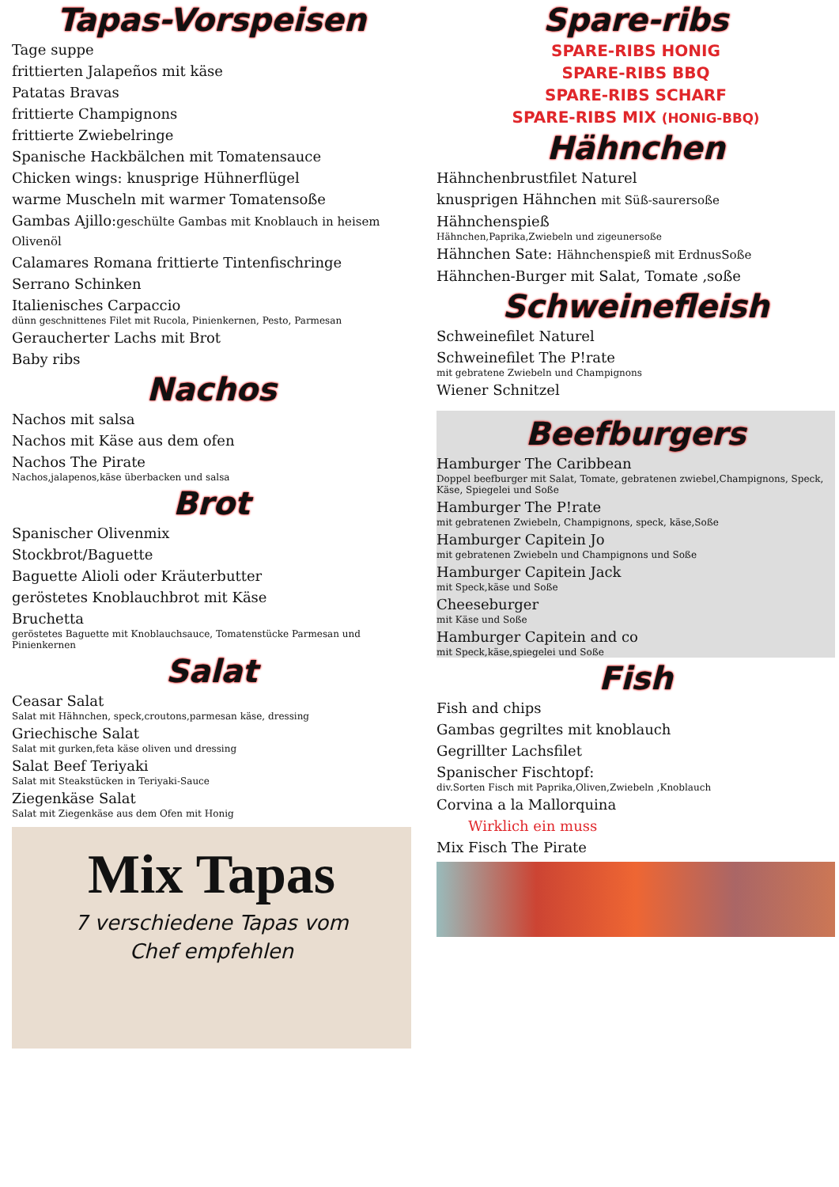Tapas-Vorspeisen
Tage suppe
frittierten Jalapeños mit käse
Patatas Bravas
frittierte Champignons
frittierte Zwiebelringe
Spanische Hackbälchen mit Tomatensauce
Chicken wings: knusprige Hühnerflügel
warme Muscheln mit warmer Tomatensoße
Gambas Ajillo:geschülte Gambas mit Knoblauch in heisem Olivenöl
Calamares Romana frittierte Tintenfischringe
Serrano Schinken
Italienisches Carpaccio
dünn geschnittenes Filet mit Rucola, Pinienkernen, Pesto, Parmesan
Geraucherter Lachs mit Brot
Baby ribs
Nachos
Nachos mit salsa
Nachos mit Käse aus dem ofen
Nachos The Pirate
Nachos,jalapenos,käse überbacken und salsa
Brot
Spanischer Olivenmix
Stockbrot/Baguette
Baguette Alioli oder Kräuterbutter
geröstetes Knoblauchbrot mit Käse
Bruchetta
geröstetes Baguette mit Knoblauchsauce, Tomatenstücke Parmesan und Pinienkernen
Salat
Ceasar Salat
Salat mit Hähnchen, speck,croutons,parmesan käse, dressing
Griechische Salat
Salat mit gurken,feta käse oliven und dressing
Salat Beef Teriyaki
Salat mit Steakstücken in Teriyaki-Sauce
Ziegenkäse Salat
Salat mit Ziegenkäse aus dem Ofen mit Honig
Mix Tapas
7 verschiedene Tapas vom
Chef empfehlen
Spare-ribs
SPARE-RIBS HONIG
SPARE-RIBS BBQ
SPARE-RIBS SCHARF
SPARE-RIBS MIX (HONIG-BBQ)
Hähnchen
Hähnchenbrustfilet Naturel
knusprigen Hähnchen mit Süß-saurersoße
Hähnchenspieß
Hähnchen,Paprika,Zwiebeln und zigeunersoße
Hähnchen Sate: Hähnchenspieß mit ErdnusSoße
Hähnchen-Burger mit Salat, Tomate ,soße
Schweinefleish
Schweinefilet Naturel
Schweinefilet The P!rate
mit gebratene Zwiebeln und Champignons
Wiener Schnitzel
Beefburgers
Hamburger The Caribbean
Doppel beefburger mit Salat, Tomate, gebratenen zwiebel,Champignons, Speck, Käse, Spiegelei und Soße
Hamburger The P!rate
mit gebratenen Zwiebeln, Champignons, speck, käse,Soße
Hamburger Capitein Jo
mit gebratenen Zwiebeln und Champignons und Soße
Hamburger Capitein Jack
mit Speck,käse und Soße
Cheeseburger
mit Käse und Soße
Hamburger Capitein and co
mit Speck,käse,spiegelei und Soße
Fish
Fish and chips
Gambas gegriltes mit knoblauch
Gegrillter Lachsfilet
Spanischer Fischtopf:
div.Sorten Fisch mit Paprika,Oliven,Zwiebeln ,Knoblauch
Corvina a la Mallorquina
Wirklich ein muss
Mix Fisch The Pirate